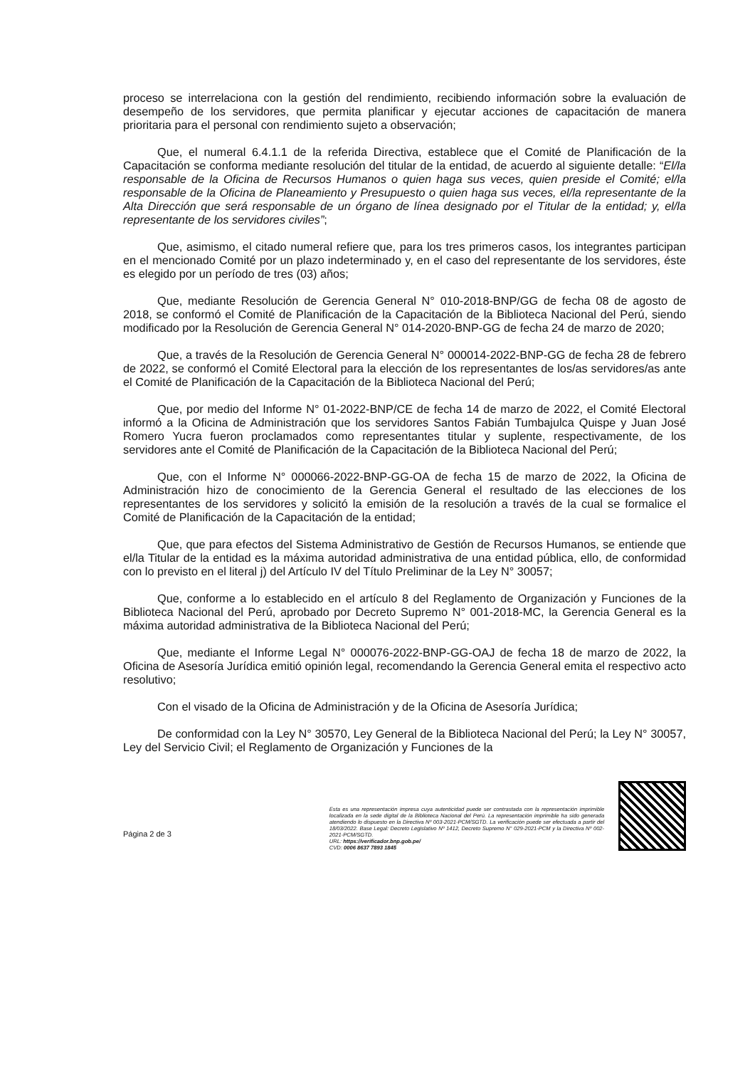proceso se interrelaciona con la gestión del rendimiento, recibiendo información sobre la evaluación de desempeño de los servidores, que permita planificar y ejecutar acciones de capacitación de manera prioritaria para el personal con rendimiento sujeto a observación;
Que, el numeral 6.4.1.1 de la referida Directiva, establece que el Comité de Planificación de la Capacitación se conforma mediante resolución del titular de la entidad, de acuerdo al siguiente detalle: “El/la responsable de la Oficina de Recursos Humanos o quien haga sus veces, quien preside el Comité; el/la responsable de la Oficina de Planeamiento y Presupuesto o quien haga sus veces, el/la representante de la Alta Dirección que será responsable de un órgano de línea designado por el Titular de la entidad; y, el/la representante de los servidores civiles”;
Que, asimismo, el citado numeral refiere que, para los tres primeros casos, los integrantes participan en el mencionado Comité por un plazo indeterminado y, en el caso del representante de los servidores, éste es elegido por un período de tres (03) años;
Que, mediante Resolución de Gerencia General N° 010-2018-BNP/GG de fecha 08 de agosto de 2018, se conformó el Comité de Planificación de la Capacitación de la Biblioteca Nacional del Perú, siendo modificado por la Resolución de Gerencia General N° 014-2020-BNP-GG de fecha 24 de marzo de 2020;
Que, a través de la Resolución de Gerencia General N° 000014-2022-BNP-GG de fecha 28 de febrero de 2022, se conformó el Comité Electoral para la elección de los representantes de los/as servidores/as ante el Comité de Planificación de la Capacitación de la Biblioteca Nacional del Perú;
Que, por medio del Informe N° 01-2022-BNP/CE de fecha 14 de marzo de 2022, el Comité Electoral informó a la Oficina de Administración que los servidores Santos Fabián Tumbajulca Quispe y Juan José Romero Yucra fueron proclamados como representantes titular y suplente, respectivamente, de los servidores ante el Comité de Planificación de la Capacitación de la Biblioteca Nacional del Perú;
Que, con el Informe N° 000066-2022-BNP-GG-OA de fecha 15 de marzo de 2022, la Oficina de Administración hizo de conocimiento de la Gerencia General el resultado de las elecciones de los representantes de los servidores y solicitó la emisión de la resolución a través de la cual se formalice el Comité de Planificación de la Capacitación de la entidad;
Que, que para efectos del Sistema Administrativo de Gestión de Recursos Humanos, se entiende que el/la Titular de la entidad es la máxima autoridad administrativa de una entidad pública, ello, de conformidad con lo previsto en el literal j) del Artículo IV del Título Preliminar de la Ley N° 30057;
Que, conforme a lo establecido en el artículo 8 del Reglamento de Organización y Funciones de la Biblioteca Nacional del Perú, aprobado por Decreto Supremo N° 001-2018-MC, la Gerencia General es la máxima autoridad administrativa de la Biblioteca Nacional del Perú;
Que, mediante el Informe Legal N° 000076-2022-BNP-GG-OAJ de fecha 18 de marzo de 2022, la Oficina de Asesoría Jurídica emitió opinión legal, recomendando la Gerencia General emita el respectivo acto resolutivo;
Con el visado de la Oficina de Administración y de la Oficina de Asesoría Jurídica;
De conformidad con la Ley N° 30570, Ley General de la Biblioteca Nacional del Perú; la Ley N° 30057, Ley del Servicio Civil; el Reglamento de Organización y Funciones de la
Página 2 de 3
Esta es una representación impresa cuya autenticidad puede ser contrastada con la representación imprimible localizada en la sede digital de la Biblioteca Nacional del Perú. La representación imprimible ha sido generada atendiendo lo dispuesto en la Directiva Nº 003-2021-PCM/SGTD. La verificación puede ser efectuada a partir del 18/03/2022. Base Legal: Decreto Legislativo Nº 1412, Decreto Supremo N° 029-2021-PCM y la Directiva Nº 002-2021-PCM/SGTD.
URL: https://verificador.bnp.gob.pe/
CVD: 0006 8637 7893 1845